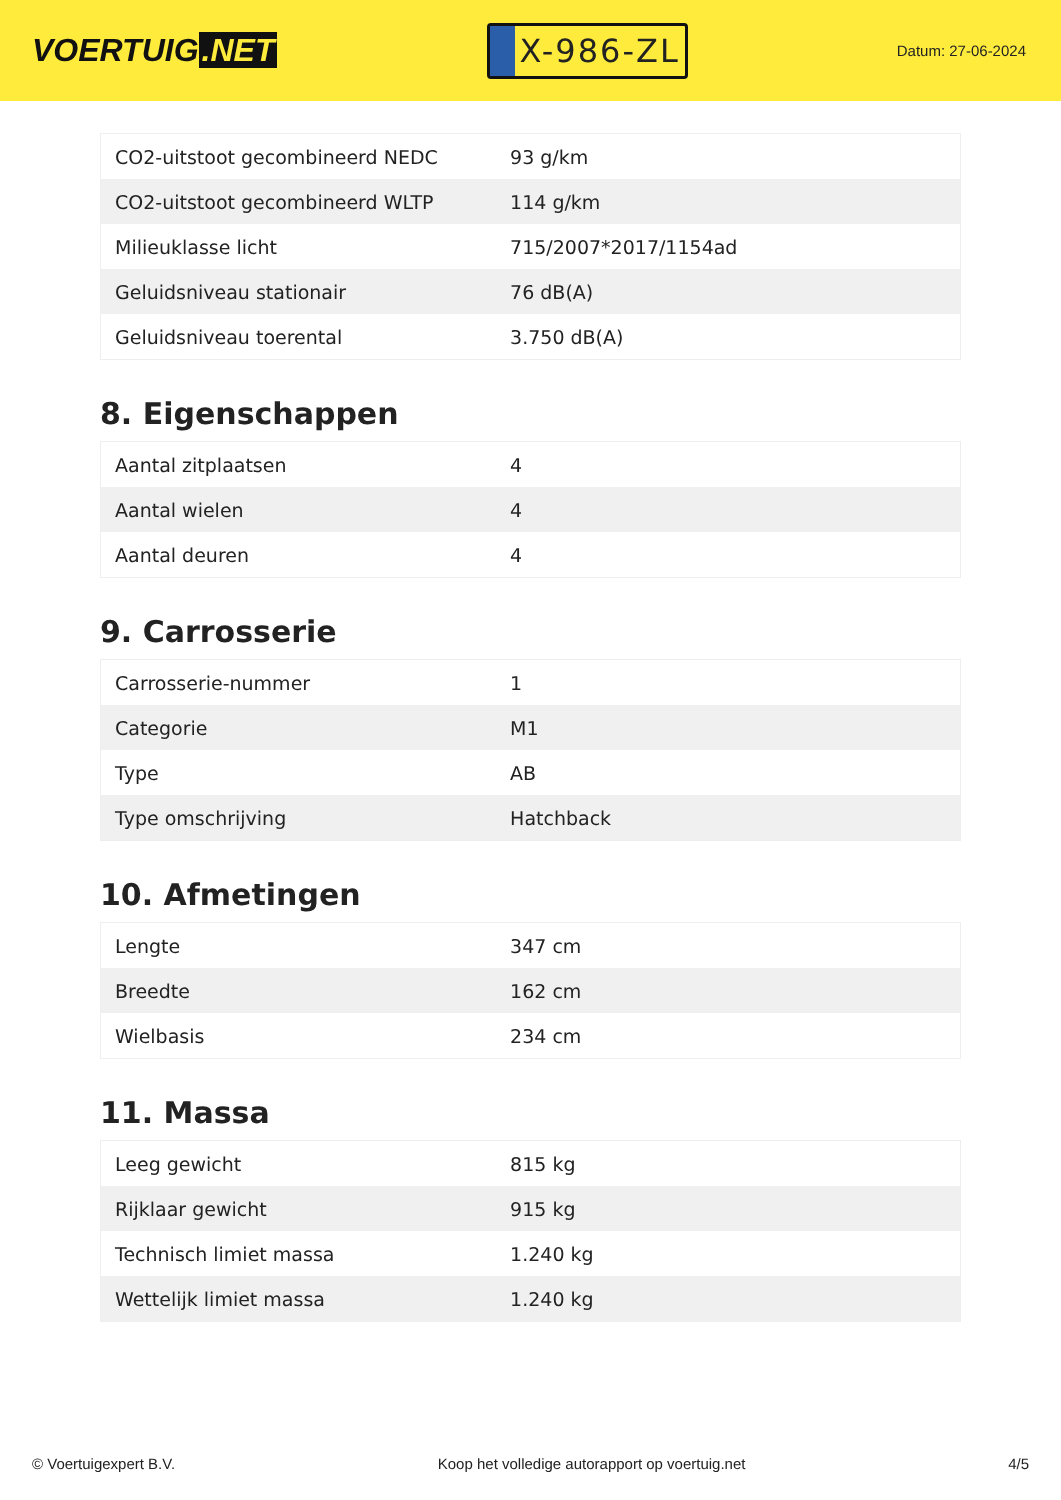VOERTUIG.NET
X-986-ZL
Datum: 27-06-2024
| CO2-uitstoot gecombineerd NEDC | 93 g/km |
| CO2-uitstoot gecombineerd WLTP | 114 g/km |
| Milieuklasse licht | 715/2007*2017/1154ad |
| Geluidsniveau stationair | 76 dB(A) |
| Geluidsniveau toerental | 3.750 dB(A) |
8. Eigenschappen
| Aantal zitplaatsen | 4 |
| Aantal wielen | 4 |
| Aantal deuren | 4 |
9. Carrosserie
| Carrosserie-nummer | 1 |
| Categorie | M1 |
| Type | AB |
| Type omschrijving | Hatchback |
10. Afmetingen
| Lengte | 347 cm |
| Breedte | 162 cm |
| Wielbasis | 234 cm |
11. Massa
| Leeg gewicht | 815 kg |
| Rijklaar gewicht | 915 kg |
| Technisch limiet massa | 1.240 kg |
| Wettelijk limiet massa | 1.240 kg |
© Voertuigexpert B.V. Koop het volledige autorapport op voertuig.net 4/5